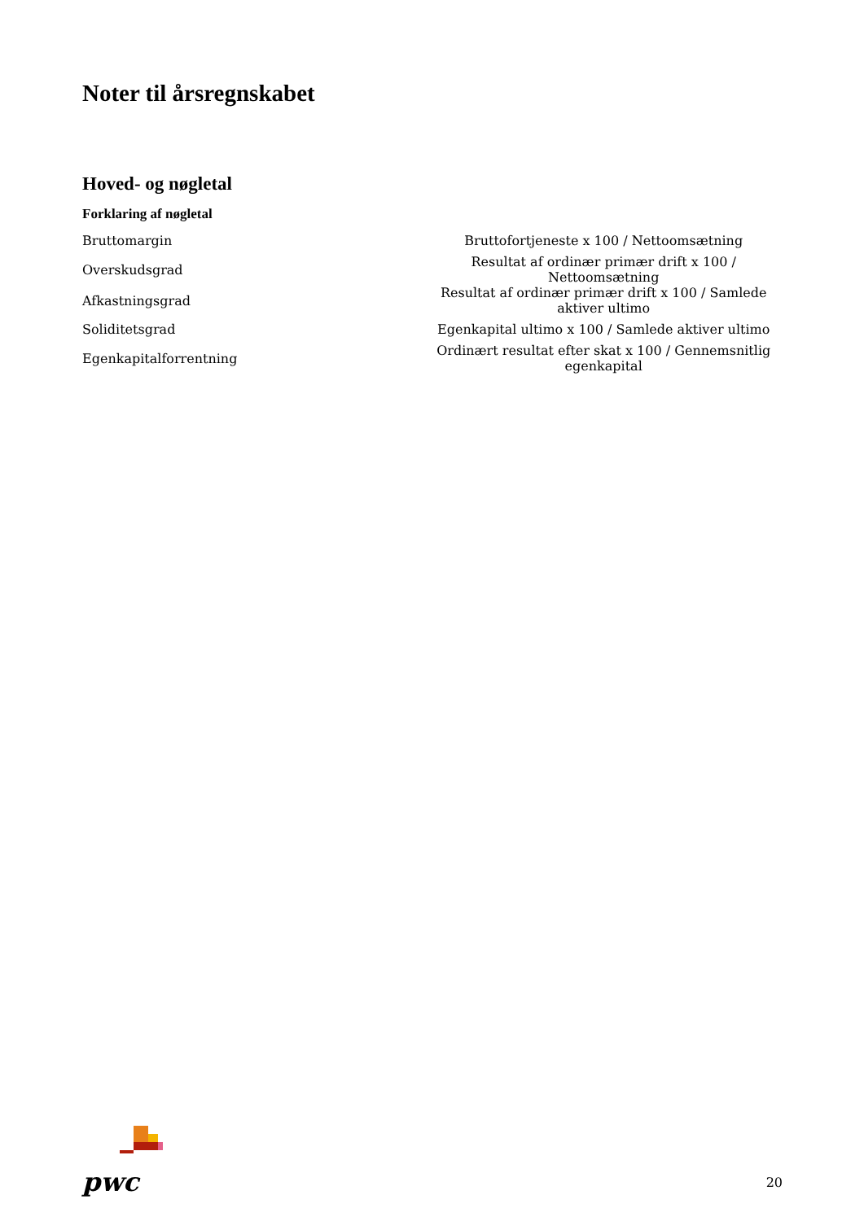Noter til årsregnskabet
Hoved- og nøgletal
Forklaring af nøgletal
| Bruttomargin | Bruttofortjeneste x 100 / Nettoomsætning |
| Overskudsgrad | Resultat af ordinær primær drift x 100 / Nettoomsætning |
| Afkastningsgrad | Resultat af ordinær primær drift x 100 / Samlede aktiver ultimo |
| Soliditetsgrad | Egenkapital ultimo x 100 / Samlede aktiver ultimo |
| Egenkapitalforrentning | Ordinært resultat efter skat x 100 / Gennemsnitlig egenkapital |
pwc
20